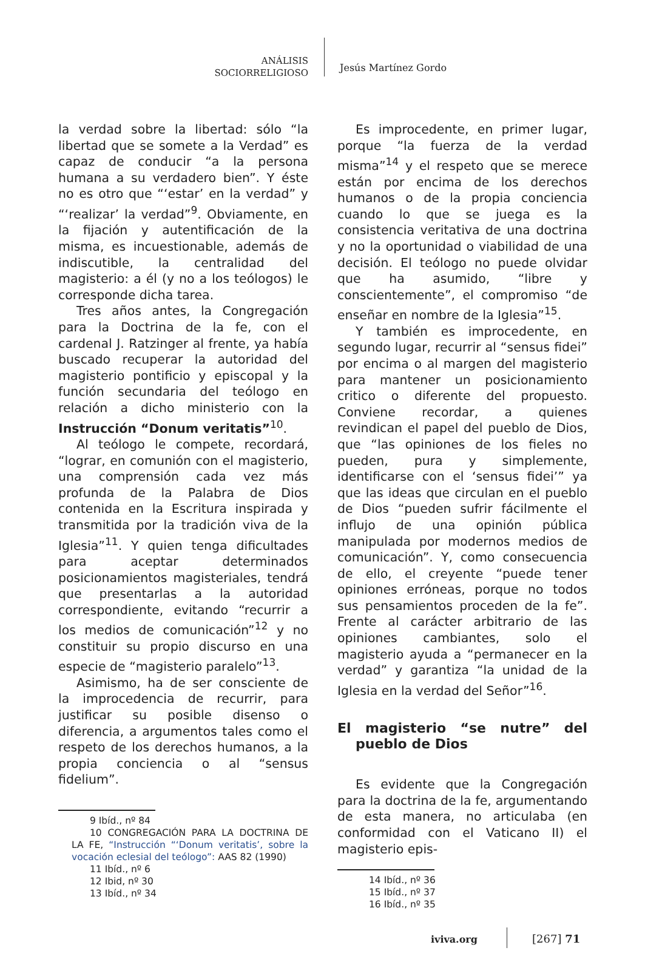ANÁLISIS
SOCIORRELIGIOSO
Jesús Martínez Gordo
la verdad sobre la libertad: sólo “la libertad que se somete a la Verdad” es capaz de conducir “a la persona humana a su verdadero bien”. Y éste no es otro que “‘estar’ en la verdad” y “‘realizar’ la verdad”<sup>9</sup>. Obviamente, en la fijación y autentificación de la misma, es incuestionable, además de indiscutible, la centralidad del magisterio: a él (y no a los teólogos) le corresponde dicha tarea.
Tres años antes, la Congregación para la Doctrina de la fe, con el cardenal J. Ratzinger al frente, ya había buscado recuperar la autoridad del magisterio pontificio y episcopal y la función secundaria del teólogo en relación a dicho ministerio con la Instrucción “Donum veritatis”<sup>10</sup>.
Al teólogo le compete, recordará, “lograr, en comunión con el magisterio, una comprensión cada vez más profunda de la Palabra de Dios contenida en la Escritura inspirada y transmitida por la tradición viva de la Iglesia”<sup>11</sup>. Y quien tenga dificultades para aceptar determinados posicionamientos magisteriales, tendrá que presentarlas a la autoridad correspondiente, evitando “recurrir a los medios de comunicación”<sup>12</sup> y no constituir su propio discurso en una especie de “magisterio paralelo”<sup>13</sup>.
Asimismo, ha de ser consciente de la improcedencia de recurrir, para justificar su posible disenso o diferencia, a argumentos tales como el respeto de los derechos humanos, a la propia conciencia o al “sensus fidelium”.
9 Ibíd., nº 84
10 CONGREGACIÓN PARA LA DOCTRINA DE LA FE, “Instrucción “‘Donum veritatis’, sobre la vocación eclesial del teólogo”: AAS 82 (1990)
11 Ibíd., nº 6
12 Ibid, nº 30
13 Ibíd., nº 34
Es improcedente, en primer lugar, porque “la fuerza de la verdad misma”<sup>14</sup> y el respeto que se merece están por encima de los derechos humanos o de la propia conciencia cuando lo que se juega es la consistencia veritativa de una doctrina y no la oportunidad o viabilidad de una decisión. El teólogo no puede olvidar que ha asumido, “libre y conscientemente”, el compromiso “de enseñar en nombre de la Iglesia”<sup>15</sup>.
Y también es improcedente, en segundo lugar, recurrir al “sensus fidei” por encima o al margen del magisterio para mantener un posicionamiento critico o diferente del propuesto. Conviene recordar, a quienes revindican el papel del pueblo de Dios, que “las opiniones de los fieles no pueden, pura y simplemente, identificarse con el ‘sensus fidei’” ya que las ideas que circulan en el pueblo de Dios “pueden sufrir fácilmente el influjo de una opinión pública manipulada por modernos medios de comunicación”. Y, como consecuencia de ello, el creyente “puede tener opiniones erróneas, porque no todos sus pensamientos proceden de la fe”. Frente al carácter arbitrario de las opiniones cambiantes, solo el magisterio ayuda a “permanecer en la verdad” y garantiza “la unidad de la Iglesia en la verdad del Señor”<sup>16</sup>.
El magisterio “se nutre” del pueblo de Dios
Es evidente que la Congregación para la doctrina de la fe, argumentando de esta manera, no articulaba (en conformidad con el Vaticano II) el magisterio epis-
14 Ibíd., nº 36
15 Ibíd., nº 37
16 Ibíd., nº 35
iviva.org [267] 71